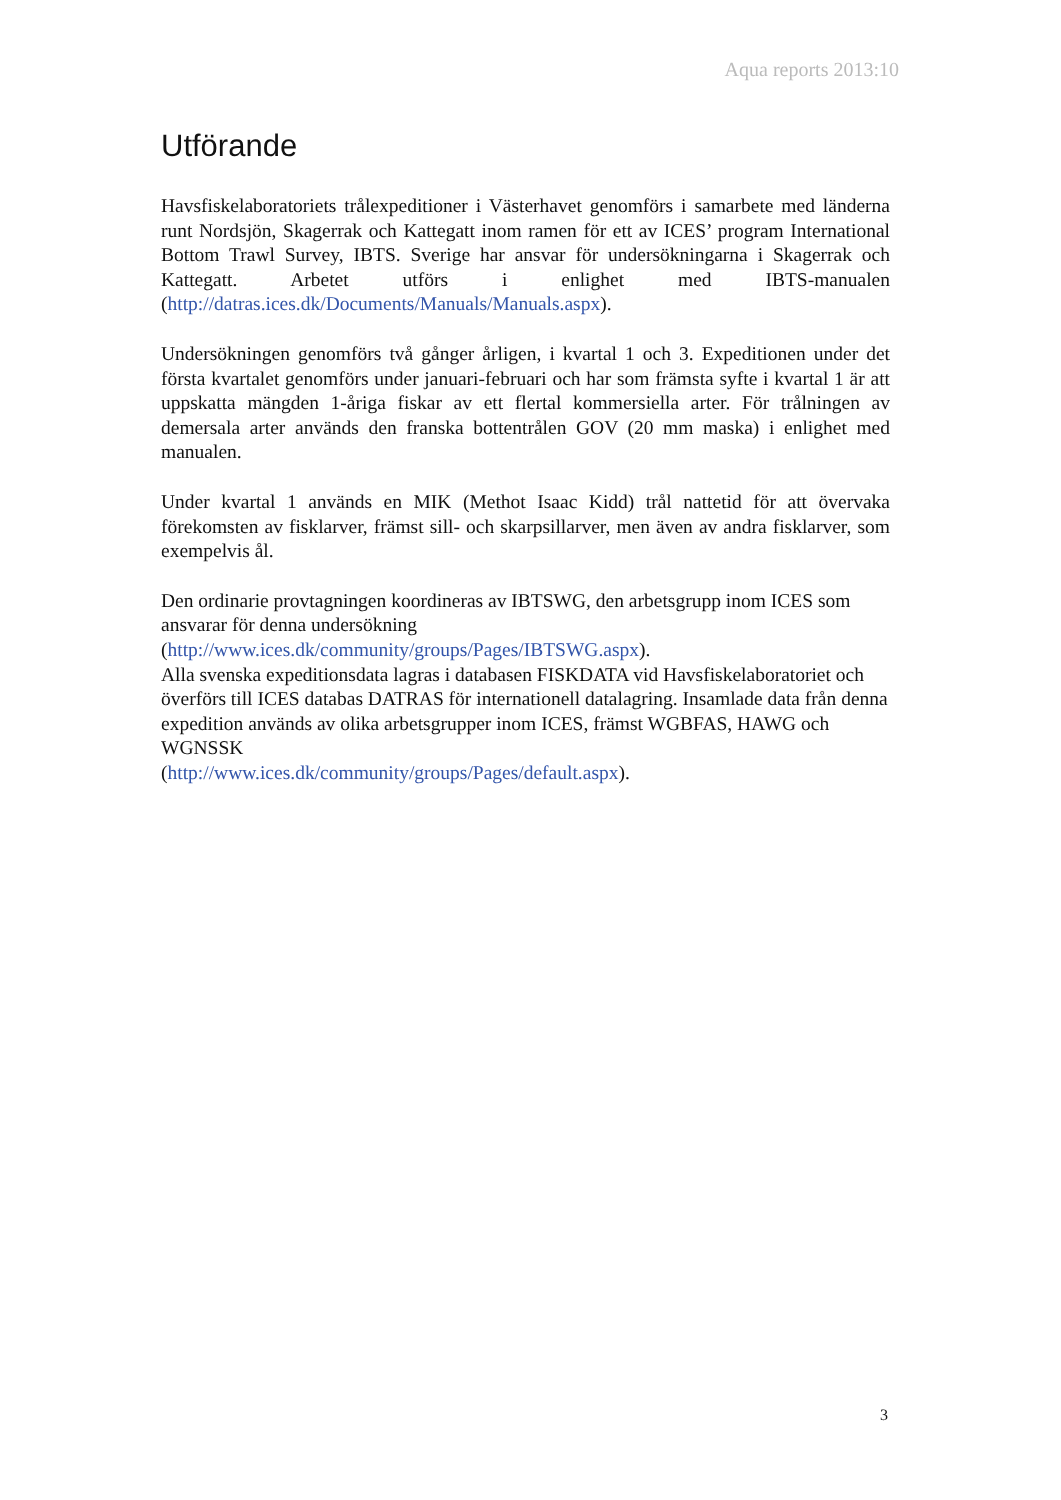Aqua reports 2013:10
Utförande
Havsfiskelaboratoriets trålexpeditioner i Västerhavet genomförs i samarbete med länderna runt Nordsjön, Skagerrak och Kattegatt inom ramen för ett av ICES’ program International Bottom Trawl Survey, IBTS. Sverige har ansvar för undersökningarna i Skagerrak och Kattegatt. Arbetet utförs i enlighet med IBTS-manualen (http://datras.ices.dk/Documents/Manuals/Manuals.aspx).
Undersökningen genomförs två gånger årligen, i kvartal 1 och 3. Expeditionen under det första kvartalet genomförs under januari-februari och har som främsta syfte i kvartal 1 är att uppskatta mängden 1-åriga fiskar av ett flertal kommersiella arter. För trålningen av demersala arter används den franska bottentrålen GOV (20 mm maska) i enlighet med manualen.
Under kvartal 1 används en MIK (Methot Isaac Kidd) trål nattetid för att övervaka förekomsten av fisklarver, främst sill- och skarpsillarver, men även av andra fisklarver, som exempelvis ål.
Den ordinarie provtagningen koordineras av IBTSWG, den arbetsgrupp inom ICES som ansvarar för denna undersökning
(http://www.ices.dk/community/groups/Pages/IBTSWG.aspx).
Alla svenska expeditionsdata lagras i databasen FISKDATA vid Havsfiskelaboratoriet och överförs till ICES databas DATRAS för internationell datalagring. Insamlade data från denna expedition används av olika arbetsgrupper inom ICES, främst WGBFAS, HAWG och WGNSSK
(http://www.ices.dk/community/groups/Pages/default.aspx).
3